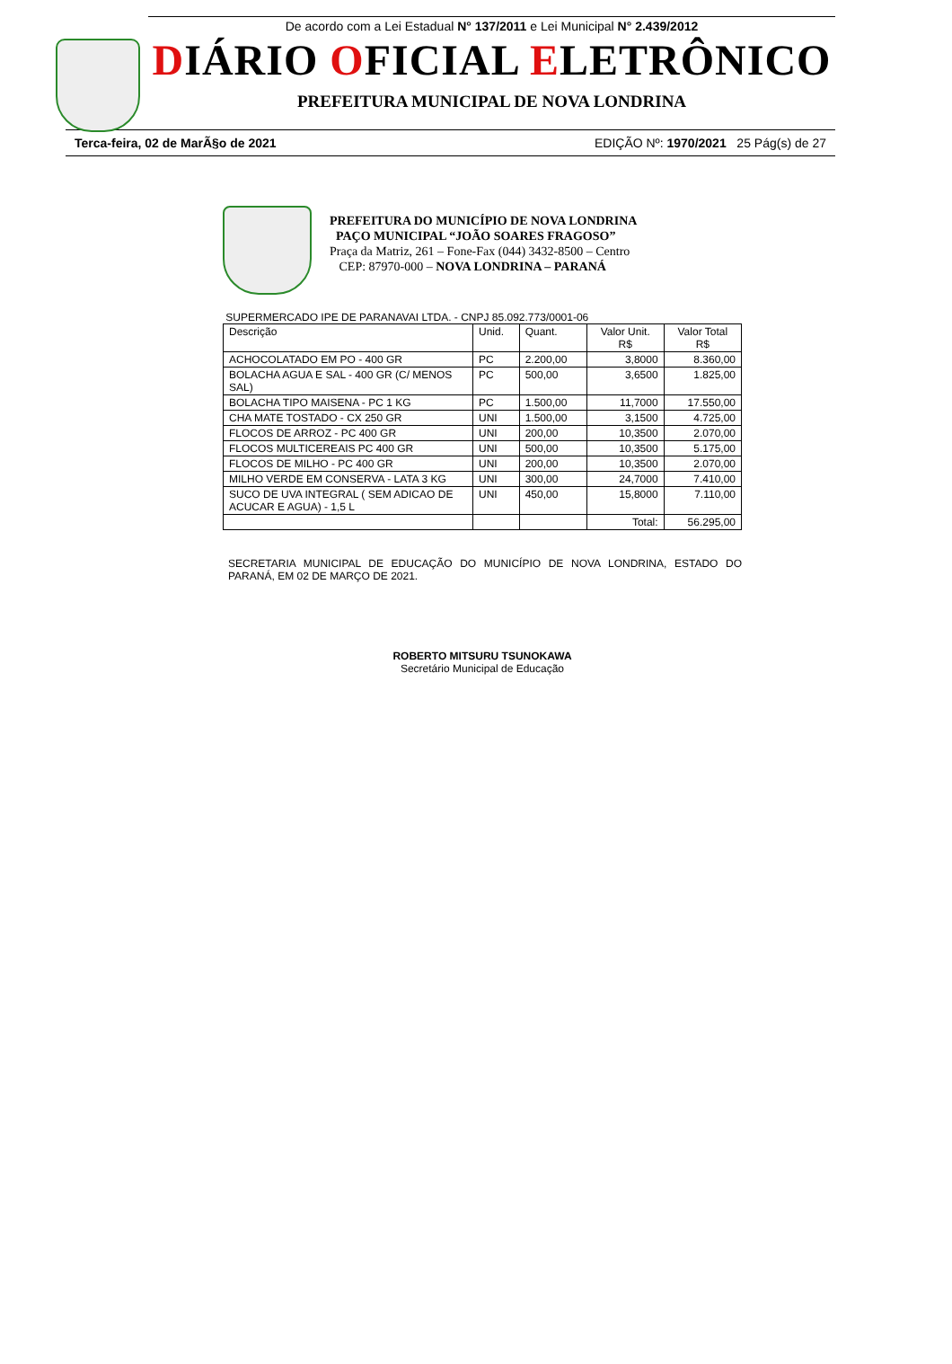De acordo com a Lei Estadual N° 137/2011 e Lei Municipal N° 2.439/2012
DIÁRIO OFICIAL ELETRÔNICO
PREFEITURA MUNICIPAL DE NOVA LONDRINA
Terca-feira, 02 de MarÃ§o de 2021 EDIÇÃO Nº: 1970/2021 25 Pág(s) de 27
PREFEITURA DO MUNICÍPIO DE NOVA LONDRINA
PAÇO MUNICIPAL “JOÃO SOARES FRAGOSO”
Praça da Matriz, 261 – Fone-Fax (044) 3432-8500 – Centro
CEP: 87970-000 – NOVA LONDRINA – PARANÁ
SUPERMERCADO IPE DE PARANAVAI LTDA. - CNPJ 85.092.773/0001-06
| Descrição | Unid. | Quant. | Valor Unit. R$ | Valor Total R$ |
| --- | --- | --- | --- | --- |
| ACHOCOLATADO EM PO - 400 GR | PC | 2.200,00 | 3,8000 | 8.360,00 |
| BOLACHA AGUA E SAL - 400 GR (C/ MENOS SAL) | PC | 500,00 | 3,6500 | 1.825,00 |
| BOLACHA TIPO MAISENA - PC 1 KG | PC | 1.500,00 | 11,7000 | 17.550,00 |
| CHA MATE TOSTADO - CX 250 GR | UNI | 1.500,00 | 3,1500 | 4.725,00 |
| FLOCOS DE ARROZ - PC 400 GR | UNI | 200,00 | 10,3500 | 2.070,00 |
| FLOCOS MULTICEREAIS PC 400 GR | UNI | 500,00 | 10,3500 | 5.175,00 |
| FLOCOS DE MILHO - PC 400 GR | UNI | 200,00 | 10,3500 | 2.070,00 |
| MILHO VERDE EM CONSERVA - LATA 3 KG | UNI | 300,00 | 24,7000 | 7.410,00 |
| SUCO DE UVA INTEGRAL ( SEM ADICAO DE ACUCAR E AGUA) - 1,5 L | UNI | 450,00 | 15,8000 | 7.110,00 |
| | | | Total: | 56.295,00 |
SECRETARIA MUNICIPAL DE EDUCAÇÃO DO MUNICÍPIO DE NOVA LONDRINA, ESTADO DO PARANÁ, EM 02 DE MARÇO DE 2021.
ROBERTO MITSURU TSUNOKAWA
Secretário Municipal de Educação